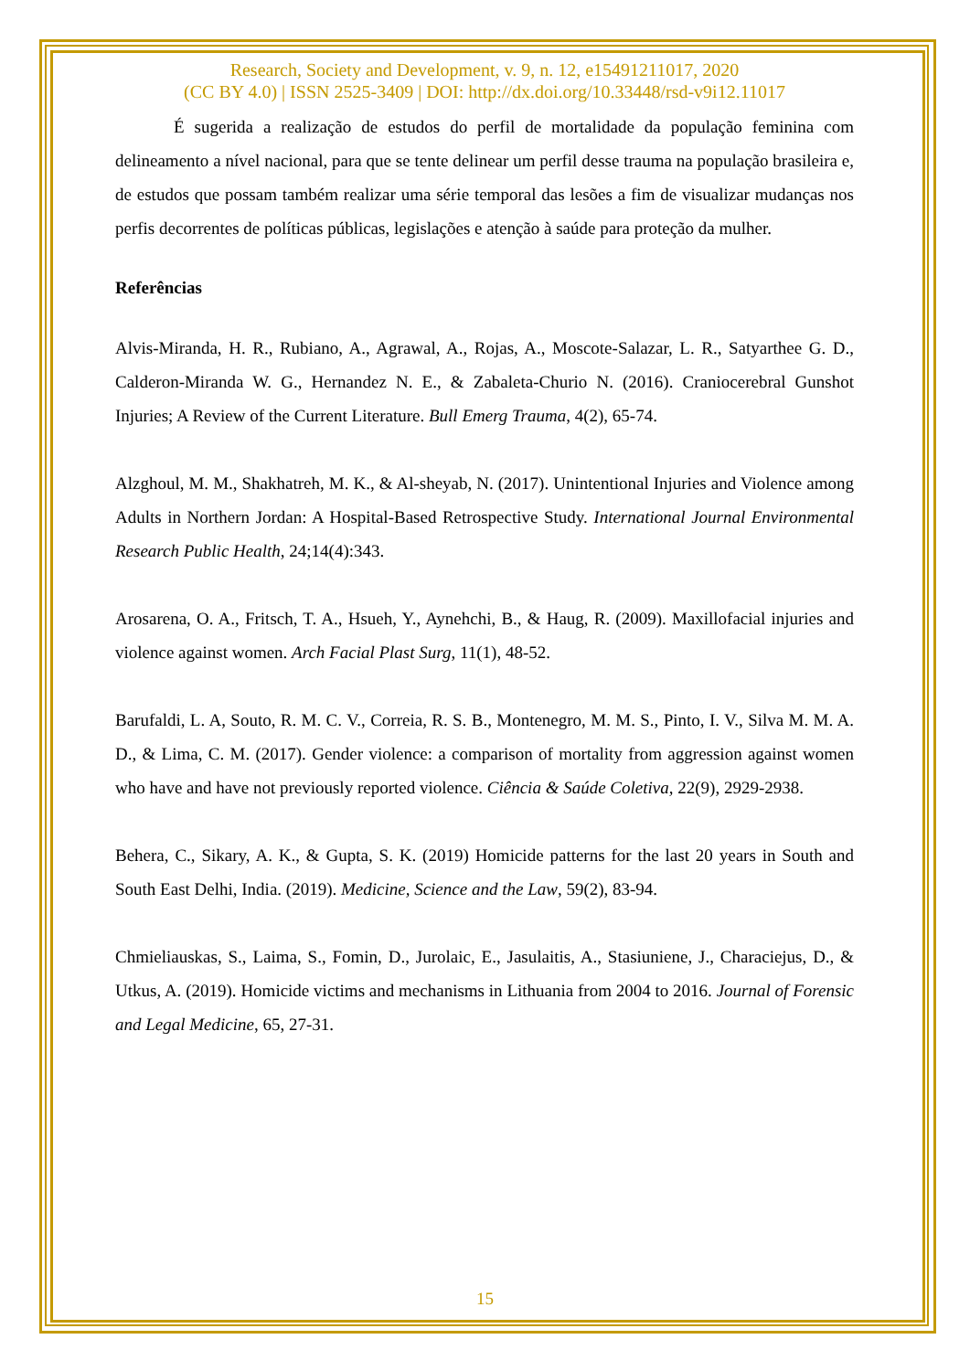Research, Society and Development, v. 9, n. 12, e15491211017, 2020
(CC BY 4.0) | ISSN 2525-3409 | DOI: http://dx.doi.org/10.33448/rsd-v9i12.11017
É sugerida a realização de estudos do perfil de mortalidade da população feminina com delineamento a nível nacional, para que se tente delinear um perfil desse trauma na população brasileira e, de estudos que possam também realizar uma série temporal das lesões a fim de visualizar mudanças nos perfis decorrentes de políticas públicas, legislações e atenção à saúde para proteção da mulher.
Referências
Alvis-Miranda, H. R., Rubiano, A., Agrawal, A., Rojas, A., Moscote-Salazar, L. R., Satyarthee G. D., Calderon-Miranda W. G., Hernandez N. E., & Zabaleta-Churio N. (2016). Craniocerebral Gunshot Injuries; A Review of the Current Literature. Bull Emerg Trauma, 4(2), 65-74.
Alzghoul, M. M., Shakhatreh, M. K., & Al-sheyab, N. (2017). Unintentional Injuries and Violence among Adults in Northern Jordan: A Hospital-Based Retrospective Study. International Journal Environmental Research Public Health, 24;14(4):343.
Arosarena, O. A., Fritsch, T. A., Hsueh, Y., Aynehchi, B., & Haug, R. (2009). Maxillofacial injuries and violence against women. Arch Facial Plast Surg, 11(1), 48-52.
Barufaldi, L. A, Souto, R. M. C. V., Correia, R. S. B., Montenegro, M. M. S., Pinto, I. V., Silva M. M. A. D., & Lima, C. M. (2017). Gender violence: a comparison of mortality from aggression against women who have and have not previously reported violence. Ciência & Saúde Coletiva, 22(9), 2929-2938.
Behera, C., Sikary, A. K., & Gupta, S. K. (2019) Homicide patterns for the last 20 years in South and South East Delhi, India. (2019). Medicine, Science and the Law, 59(2), 83-94.
Chmieliauskas, S., Laima, S., Fomin, D., Jurolaic, E., Jasulaitis, A., Stasiuniene, J., Characiejus, D., & Utkus, A. (2019). Homicide victims and mechanisms in Lithuania from 2004 to 2016. Journal of Forensic and Legal Medicine, 65, 27-31.
15